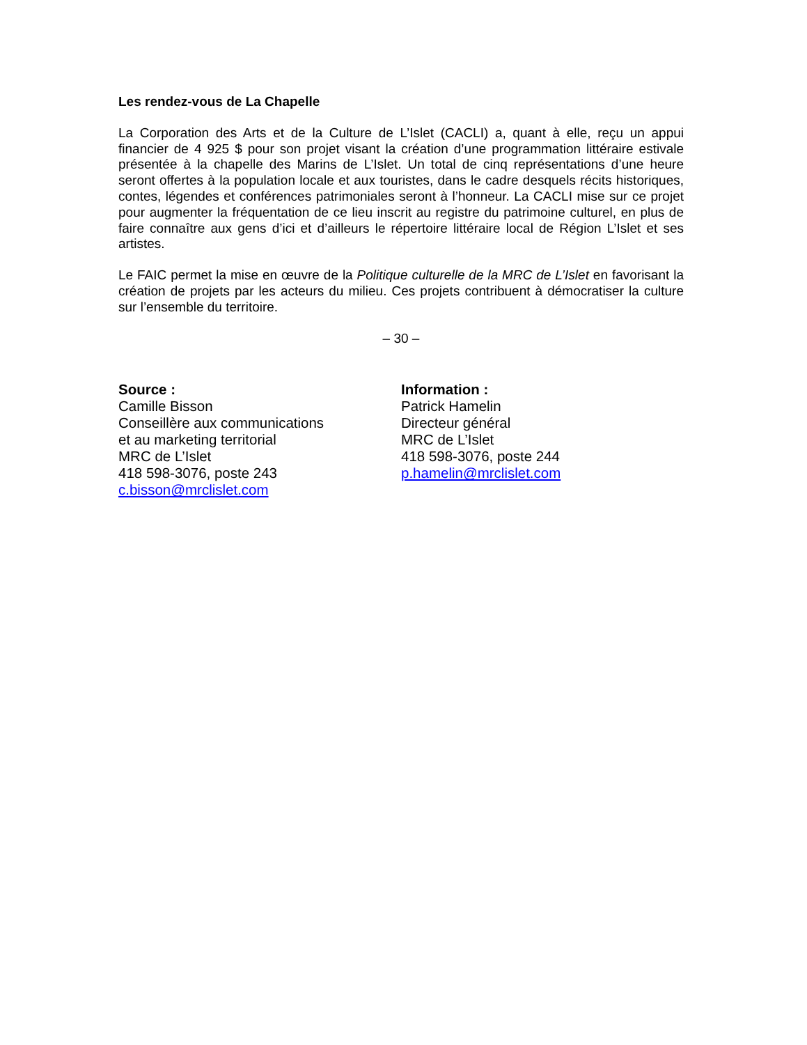Les rendez-vous de La Chapelle
La Corporation des Arts et de la Culture de L’Islet (CACLI) a, quant à elle, reçu un appui financier de 4 925 $ pour son projet visant la création d’une programmation littéraire estivale présentée à la chapelle des Marins de L’Islet. Un total de cinq représentations d’une heure seront offertes à la population locale et aux touristes, dans le cadre desquels récits historiques, contes, légendes et conférences patrimoniales seront à l’honneur. La CACLI mise sur ce projet pour augmenter la fréquentation de ce lieu inscrit au registre du patrimoine culturel, en plus de faire connaître aux gens d’ici et d’ailleurs le répertoire littéraire local de Région L’Islet et ses artistes.
Le FAIC permet la mise en œuvre de la Politique culturelle de la MRC de L’Islet en favorisant la création de projets par les acteurs du milieu. Ces projets contribuent à démocratiser la culture sur l’ensemble du territoire.
– 30 –
Source :
Camille Bisson
Conseillère aux communications
et au marketing territorial
MRC de L’Islet
418 598-3076, poste 243
c.bisson@mrclislet.com
Information :
Patrick Hamelin
Directeur général
MRC de L’Islet
418 598-3076, poste 244
p.hamelin@mrclislet.com